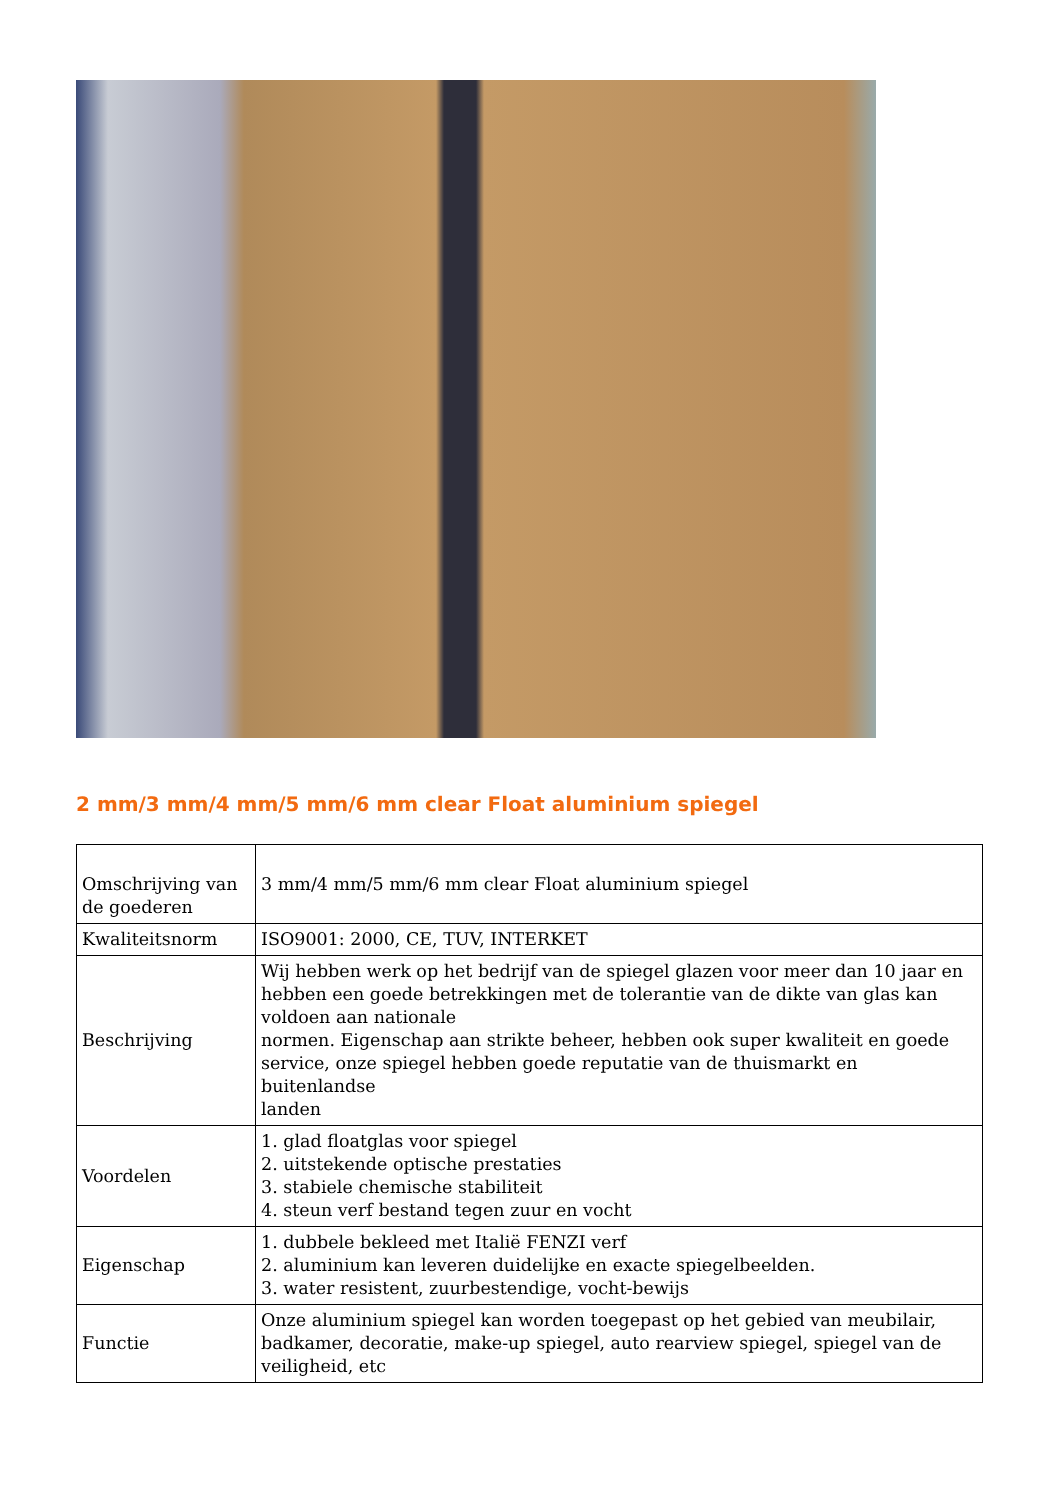2 mm/3 mm/4 mm/5 mm/6 mm clear Float aluminium spiegel
| Omschrijving van de goederen | 3 mm/4 mm/5 mm/6 mm clear Float aluminium spiegel |
| Kwaliteitsnorm | ISO9001: 2000, CE, TUV, INTERKET |
| Beschrijving | Wij hebben werk op het bedrijf van de spiegel glazen voor meer dan 10 jaar en hebben een goede betrekkingen met de tolerantie van de dikte van glas kan voldoen aan nationale normen. Eigenschap aan strikte beheer, hebben ook super kwaliteit en goede service, onze spiegel hebben goede reputatie van de thuismarkt en buitenlandse landen |
| Voordelen | 1. glad floatglas voor spiegel 2. uitstekende optische prestaties 3. stabiele chemische stabiliteit 4. steun verf bestand tegen zuur en vocht |
| Eigenschap | 1. dubbele bekleed met Italië FENZI verf 2. aluminium kan leveren duidelijke en exacte spiegelbeelden. 3. water resistent, zuurbestendige, vocht-bewijs |
| Functie | Onze aluminium spiegel kan worden toegepast op het gebied van meubilair, badkamer, decoratie, make-up spiegel, auto rearview spiegel, spiegel van de veiligheid, etc |